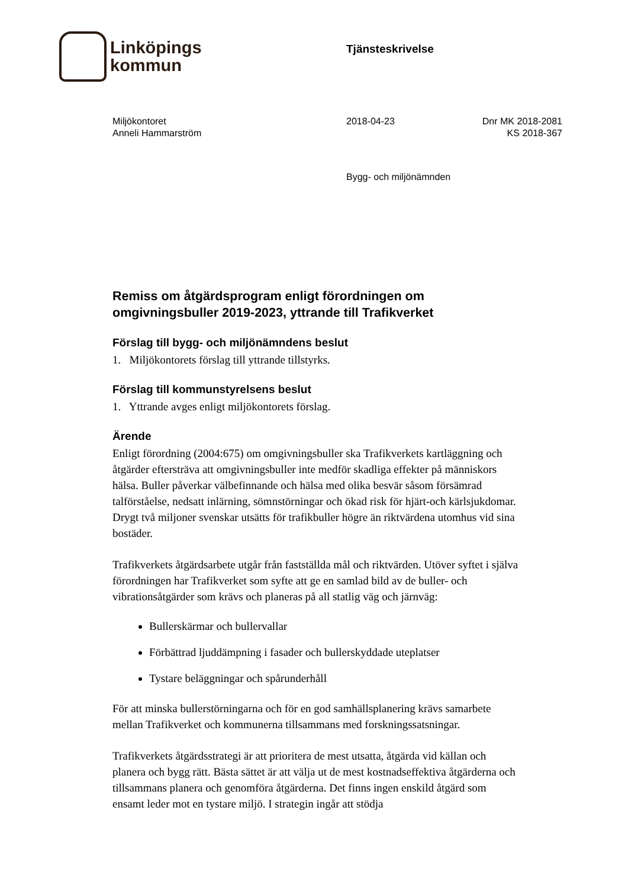Linköpings
kommun
Tjänsteskrivelse
Miljökontoret
Anneli Hammarström
2018-04-23 Dnr MK 2018-2081
KS 2018-367
Bygg- och miljönämnden
Remiss om åtgärdsprogram enligt förordningen om omgivningsbuller 2019-2023, yttrande till Trafikverket
Förslag till bygg- och miljönämndens beslut
1. Miljökontorets förslag till yttrande tillstyrks.
Förslag till kommunstyrelsens beslut
1. Yttrande avges enligt miljökontorets förslag.
Ärende
Enligt förordning (2004:675) om omgivningsbuller ska Trafikverkets kartläggning och åtgärder eftersträva att omgivningsbuller inte medför skadliga effekter på människors hälsa. Buller påverkar välbefinnande och hälsa med olika besvär såsom försämrad talförståelse, nedsatt inlärning, sömnstörningar och ökad risk för hjärt-och kärlsjukdomar. Drygt två miljoner svenskar utsätts för trafikbuller högre än riktvärdena utomhus vid sina bostäder.
Trafikverkets åtgärdsarbete utgår från fastställda mål och riktvärden. Utöver syftet i själva förordningen har Trafikverket som syfte att ge en samlad bild av de buller- och vibrationsåtgärder som krävs och planeras på all statlig väg och järnväg:
Bullerskärmar och bullervallar
Förbättrad ljuddämpning i fasader och bullerskyddade uteplatser
Tystare beläggningar och spårunderhåll
För att minska bullerstörningarna och för en god samhällsplanering krävs samarbete mellan Trafikverket och kommunerna tillsammans med forskningssatsningar.
Trafikverkets åtgärdsstrategi är att prioritera de mest utsatta, åtgärda vid källan och planera och bygg rätt. Bästa sättet är att välja ut de mest kostnadseffektiva åtgärderna och tillsammans planera och genomföra åtgärderna. Det finns ingen enskild åtgärd som ensamt leder mot en tystare miljö. I strategin ingår att stödja